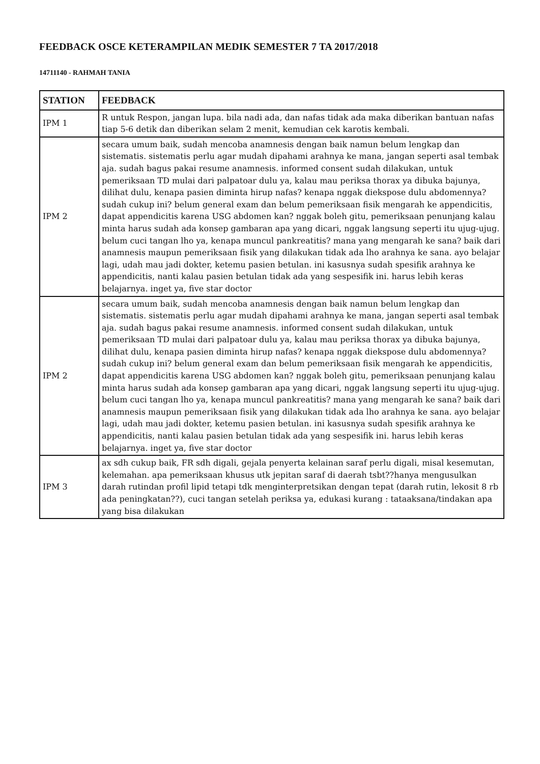FEEDBACK OSCE KETERAMPILAN MEDIK SEMESTER 7 TA 2017/2018
14711140 - RAHMAH TANIA
| STATION | FEEDBACK |
| --- | --- |
| IPM 1 | R untuk Respon, jangan lupa. bila nadi ada, dan nafas tidak ada maka diberikan bantuan nafas tiap 5-6 detik dan diberikan selam 2 menit, kemudian cek karotis kembali. |
| IPM 2 | secara umum baik, sudah mencoba anamnesis dengan baik namun belum lengkap dan sistematis. sistematis perlu agar mudah dipahami arahnya ke mana, jangan seperti asal tembak aja. sudah bagus pakai resume anamnesis. informed consent sudah dilakukan, untuk pemeriksaan TD mulai dari palpatoar dulu ya, kalau mau periksa thorax ya dibuka bajunya, dilihat dulu, kenapa pasien diminta hirup nafas? kenapa nggak diekspose dulu abdomennya? sudah cukup ini? belum general exam dan belum pemeriksaan fisik mengarah ke appendicitis, dapat appendicitis karena USG abdomen kan? nggak boleh gitu, pemeriksaan penunjang kalau minta harus sudah ada konsep gambaran apa yang dicari, nggak langsung seperti itu ujug-ujug. belum cuci tangan lho ya, kenapa muncul pankreatitis? mana yang mengarah ke sana? baik dari anamnesis maupun pemeriksaan fisik yang dilakukan tidak ada lho arahnya ke sana. ayo belajar lagi, udah mau jadi dokter, ketemu pasien betulan. ini kasusnya sudah spesifik arahnya ke appendicitis, nanti kalau pasien betulan tidak ada yang sespesifik ini. harus lebih keras belajarnya. inget ya, five star doctor |
| IPM 2 | secara umum baik, sudah mencoba anamnesis dengan baik namun belum lengkap dan sistematis. sistematis perlu agar mudah dipahami arahnya ke mana, jangan seperti asal tembak aja. sudah bagus pakai resume anamnesis. informed consent sudah dilakukan, untuk pemeriksaan TD mulai dari palpatoar dulu ya, kalau mau periksa thorax ya dibuka bajunya, dilihat dulu, kenapa pasien diminta hirup nafas? kenapa nggak diekspose dulu abdomennya? sudah cukup ini? belum general exam dan belum pemeriksaan fisik mengarah ke appendicitis, dapat appendicitis karena USG abdomen kan? nggak boleh gitu, pemeriksaan penunjang kalau minta harus sudah ada konsep gambaran apa yang dicari, nggak langsung seperti itu ujug-ujug. belum cuci tangan lho ya, kenapa muncul pankreatitis? mana yang mengarah ke sana? baik dari anamnesis maupun pemeriksaan fisik yang dilakukan tidak ada lho arahnya ke sana. ayo belajar lagi, udah mau jadi dokter, ketemu pasien betulan. ini kasusnya sudah spesifik arahnya ke appendicitis, nanti kalau pasien betulan tidak ada yang sespesifik ini. harus lebih keras belajarnya. inget ya, five star doctor |
| IPM 3 | ax sdh cukup baik, FR sdh digali, gejala penyerta kelainan saraf perlu digali, misal kesemutan, kelemahan. apa pemeriksaan khusus utk jepitan saraf di daerah tsbt??hanya mengusulkan darah rutindan profil lipid tetapi tdk menginterpretsikan dengan tepat (darah rutin, lekosit 8 rb ada peningkatan??), cuci tangan setelah periksa ya, edukasi kurang : tataaksana/tindakan apa yang bisa dilakukan |